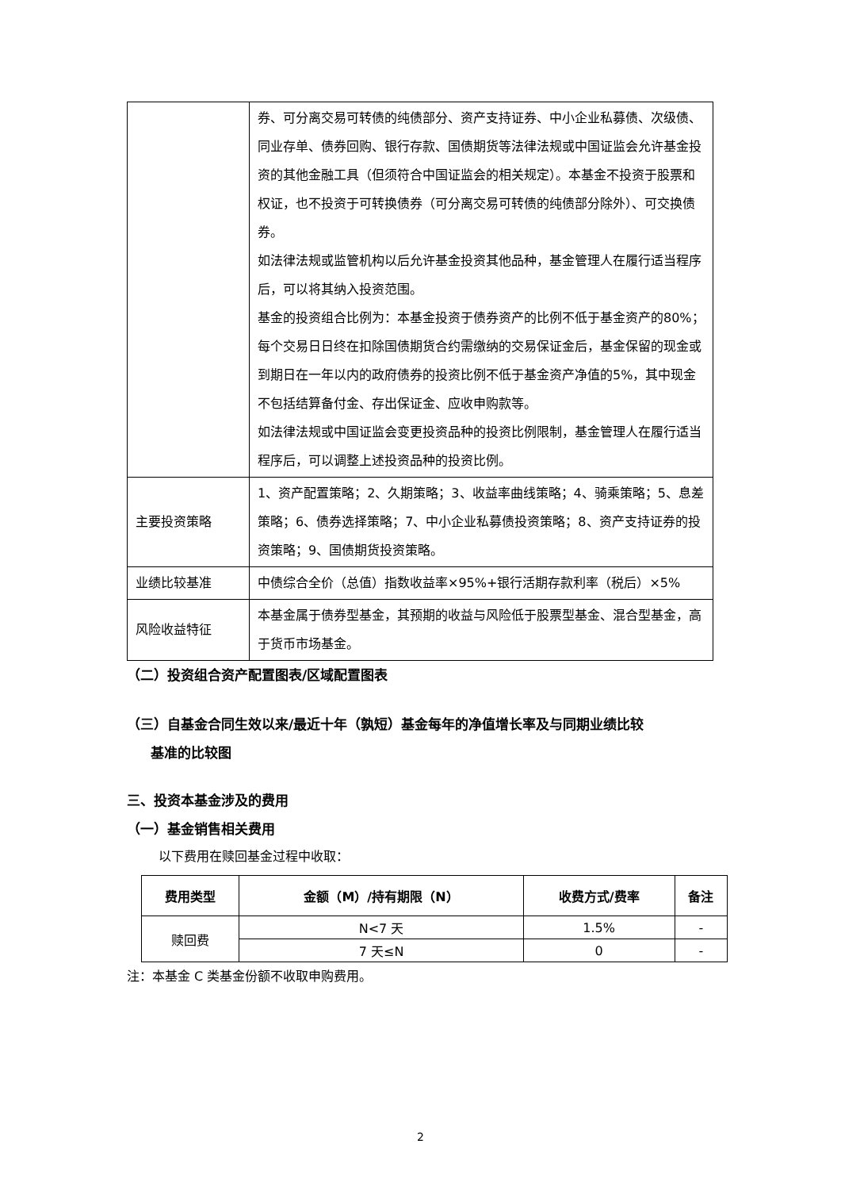| | 券、可分离交易可转债的纯债部分、资产支持证券、中小企业私募债、次级债、同业存单、债券回购、银行存款、国债期货等法律法规或中国证监会允许基金投资的其他金融工具（但须符合中国证监会的相关规定）。本基金不投资于股票和权证，也不投资于可转换债券（可分离交易可转债的纯债部分除外）、可交换债券。 如法律法规或监管机构以后允许基金投资其他品种，基金管理人在履行适当程序后，可以将其纳入投资范围。 基金的投资组合比例为：本基金投资于债券资产的比例不低于基金资产的80%；每个交易日日终在扣除国债期货合约需缴纳的交易保证金后，基金保留的现金或到期日在一年以内的政府债券的投资比例不低于基金资产净值的5%，其中现金不包括结算备付金、存出保证金、应收申购款等。 如法律法规或中国证监会变更投资品种的投资比例限制，基金管理人在履行适当程序后，可以调整上述投资品种的投资比例。 |
| 主要投资策略 | 1、资产配置策略；2、久期策略；3、收益率曲线策略；4、骑乘策略；5、息差策略；6、债券选择策略；7、中小企业私募债投资策略；8、资产支持证券的投资策略；9、国债期货投资策略。 |
| 业绩比较基准 | 中债综合全价（总值）指数收益率×95%+银行活期存款利率（税后）×5% |
| 风险收益特征 | 本基金属于债券型基金，其预期的收益与风险低于股票型基金、混合型基金，高于货币市场基金。 |
（二）投资组合资产配置图表/区域配置图表
（三）自基金合同生效以来/最近十年（孰短）基金每年的净值增长率及与同期业绩比较
基准的比较图
三、投资本基金涉及的费用
（一）基金销售相关费用
以下费用在赎回基金过程中收取：
| 费用类型 | 金额（M）/持有期限（N） | 收费方式/费率 | 备注 |
| --- | --- | --- | --- |
| 赎回费 | N<7 天 | 1.5% | - |
| | 7 天≤N | 0 | - |
注：本基金 C 类基金份额不收取申购费用。
2